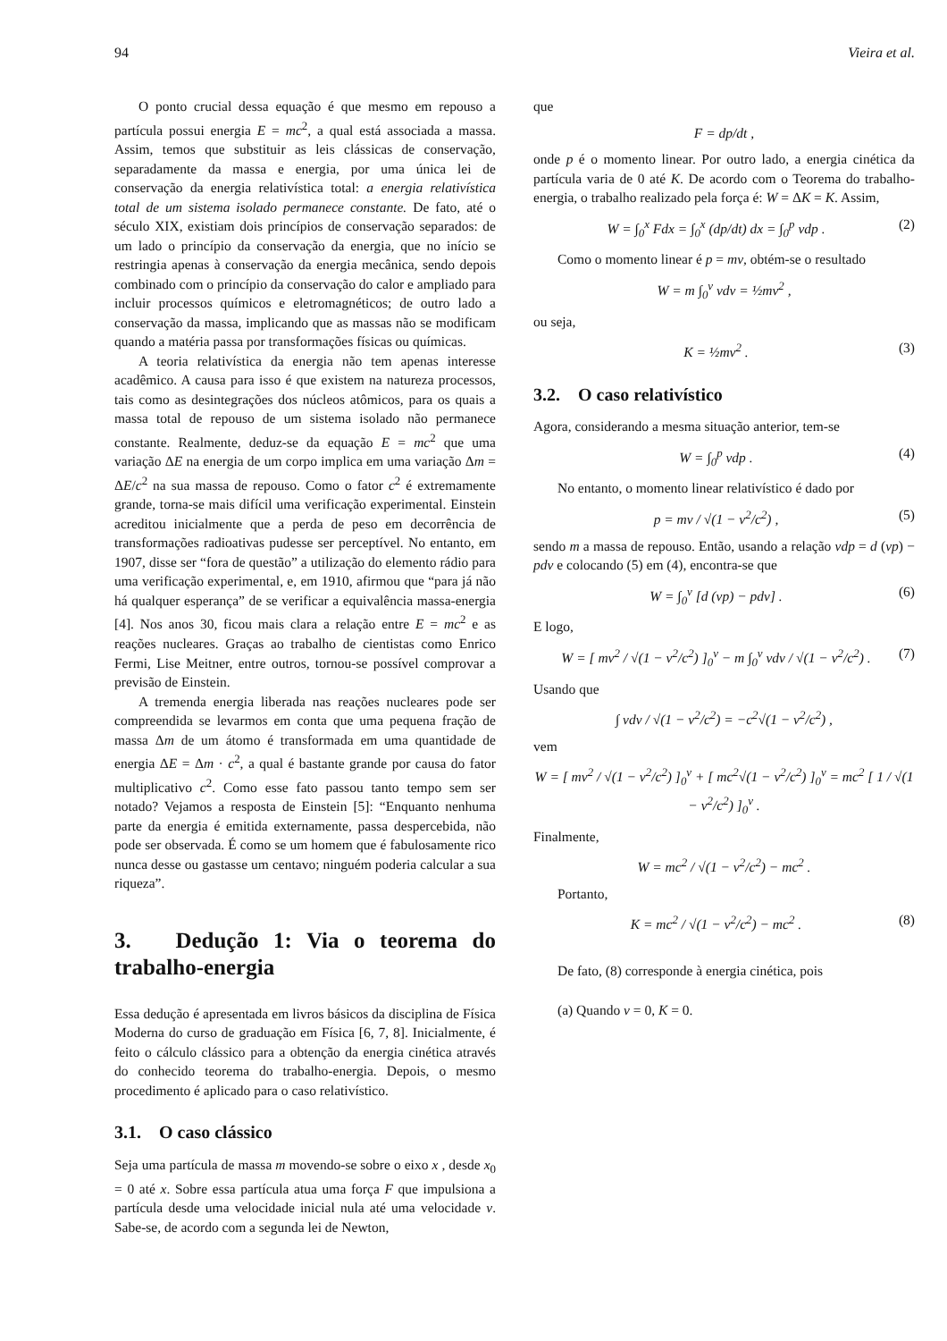94 Vieira et al.
O ponto crucial dessa equação é que mesmo em repouso a partícula possui energia E = mc<sup>2</sup>, a qual está associada a massa. Assim, temos que substituir as leis clássicas de conservação, separadamente da massa e energia, por uma única lei de conservação da energia relativística total: a energia relativística total de um sistema isolado permanece constante. De fato, até o século XIX, existiam dois princípios de conservação separados: de um lado o princípio da conservação da energia, que no início se restringia apenas à conservação da energia mecânica, sendo depois combinado com o princípio da conservação do calor e ampliado para incluir processos químicos e eletromagnéticos; de outro lado a conservação da massa, implicando que as massas não se modificam quando a matéria passa por transformações físicas ou químicas.
A teoria relativística da energia não tem apenas interesse acadêmico. A causa para isso é que existem na natureza processos, tais como as desintegrações dos núcleos atômicos, para os quais a massa total de repouso de um sistema isolado não permanece constante. Realmente, deduz-se da equação E = mc<sup>2</sup> que uma variação ΔE na energia de um corpo implica em uma variação Δm = ΔE/c<sup>2</sup> na sua massa de repouso. Como o fator c<sup>2</sup> é extremamente grande, torna-se mais difícil uma verificação experimental. Einstein acreditou inicialmente que a perda de peso em decorrência de transformações radioativas pudesse ser perceptível. No entanto, em 1907, disse ser “fora de questão” a utilização do elemento rádio para uma verificação experimental, e, em 1910, afirmou que “para já não há qualquer esperança” de se verificar a equivalência massa-energia [4]. Nos anos 30, ficou mais clara a relação entre E = mc<sup>2</sup> e as reações nucleares. Graças ao trabalho de cientistas como Enrico Fermi, Lise Meitner, entre outros, tornou-se possível comprovar a previsão de Einstein.
A tremenda energia liberada nas reações nucleares pode ser compreendida se levarmos em conta que uma pequena fração de massa Δm de um átomo é transformada em uma quantidade de energia ΔE = Δm · c<sup>2</sup>, a qual é bastante grande por causa do fator multiplicativo c<sup>2</sup>. Como esse fato passou tanto tempo sem ser notado? Vejamos a resposta de Einstein [5]: “Enquanto nenhuma parte da energia é emitida externamente, passa despercebida, não pode ser observada. É como se um homem que é fabulosamente rico nunca desse ou gastasse um centavo; ninguém poderia calcular a sua riqueza”.
3. Dedução 1: Via o teorema do trabalho-energia
Essa dedução é apresentada em livros básicos da disciplina de Física Moderna do curso de graduação em Física [6, 7, 8]. Inicialmente, é feito o cálculo clássico para a obtenção da energia cinética através do conhecido teorema do trabalho-energia. Depois, o mesmo procedimento é aplicado para o caso relativístico.
3.1. O caso clássico
Seja uma partícula de massa m movendo-se sobre o eixo x , desde x<sub>0</sub> = 0 até x. Sobre essa partícula atua uma força F que impulsiona a partícula desde uma velocidade inicial nula até uma velocidade v. Sabe-se, de acordo com a segunda lei de Newton,
que
F = dp/dt ,
onde p é o momento linear. Por outro lado, a energia cinética da partícula varia de 0 até K. De acordo com o Teorema do trabalho-energia, o trabalho realizado pela força é: W = ΔK = K. Assim,
W = ∫<sub>0</sub><sup>x</sup> Fdx = ∫<sub>0</sub><sup>x</sup> (dp/dt) dx = ∫<sub>0</sub><sup>p</sup> vdp . (2)
Como o momento linear é p = mv, obtém-se o resultado
W = m ∫<sub>0</sub><sup>v</sup> vdv = ½mv<sup>2</sup> ,
ou seja,
K = ½mv<sup>2</sup> . (3)
3.2. O caso relativístico
Agora, considerando a mesma situação anterior, tem-se
W = ∫<sub>0</sub><sup>p</sup> vdp . (4)
No entanto, o momento linear relativístico é dado por
p = mv / √(1 − v<sup>2</sup>/c<sup>2</sup>) , (5)
sendo m a massa de repouso. Então, usando a relação vdp = d (vp) − pdv e colocando (5) em (4), encontra-se que
W = ∫<sub>0</sub><sup>v</sup> [d (vp) − pdv] . (6)
E logo,
W = [ mv<sup>2</sup> / √(1 − v<sup>2</sup>/c<sup>2</sup>) ]<sub>0</sub><sup>v</sup> − m ∫<sub>0</sub><sup>v</sup> vdv / √(1 − v<sup>2</sup>/c<sup>2</sup>) . (7)
Usando que
∫ vdv / √(1 − v<sup>2</sup>/c<sup>2</sup>) = −c<sup>2</sup>√(1 − v<sup>2</sup>/c<sup>2</sup>) ,
vem
W = [ mv<sup>2</sup> / √(1 − v<sup>2</sup>/c<sup>2</sup>) ]<sub>0</sub><sup>v</sup> + [ mc<sup>2</sup>√(1 − v<sup>2</sup>/c<sup>2</sup>) ]<sub>0</sub><sup>v</sup> = mc<sup>2</sup> [ 1 / √(1 − v<sup>2</sup>/c<sup>2</sup>) ]<sub>0</sub><sup>v</sup> .
Finalmente,
W = mc<sup>2</sup> / √(1 − v<sup>2</sup>/c<sup>2</sup>) − mc<sup>2</sup> .
Portanto,
K = mc<sup>2</sup> / √(1 − v<sup>2</sup>/c<sup>2</sup>) − mc<sup>2</sup> . (8)
De fato, (8) corresponde à energia cinética, pois
(a) Quando v = 0, K = 0.